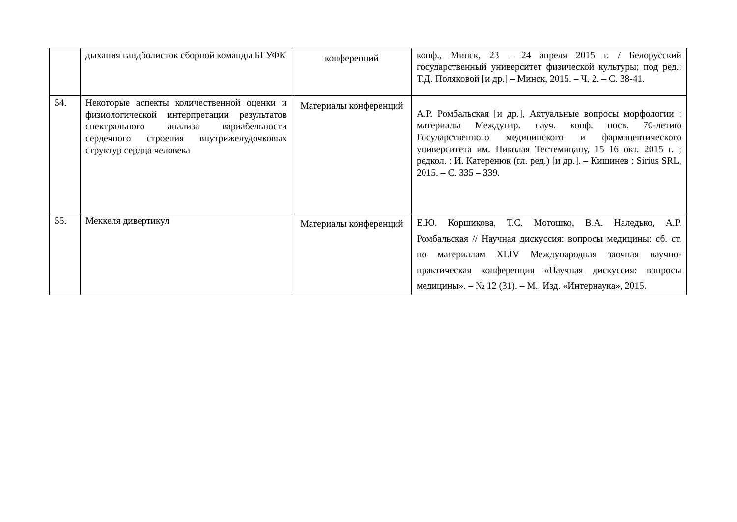| | дыхания гандболисток сборной команды БГУФК | конференций | конф., Минск, 23 – 24 апреля 2015 г. / Белорусский государственный университет физической культуры; под ред.: Т.Д. Поляковой [и др.] – Минск, 2015. – Ч. 2. – С. 38-41. |
| 54. | Некоторые аспекты количественной оценки и физиологической интерпретации результатов спектрального анализа вариабельности сердечного строения внутрижелудочковых структур сердца человека | Материалы конференций | А.Р. Ромбальская [и др.], Актуальные вопросы морфологии : материалы Междунар. науч. конф. посв. 70-летию Государственного медицинского и фармацевтического университета им. Николая Тестемицану, 15–16 окт. 2015 г. ; редкол. : И. Катеренюк (гл. ред.) [и др.]. – Кишинев : Sirius SRL, 2015. – С. 335 – 339. |
| 55. | Меккеля дивертикул | Материалы конференций | Е.Ю. Коршикова, Т.С. Мотошко, В.А. Наледько, А.Р. Ромбальская // Научная дискуссия: вопросы медицины: сб. ст. по материалам XLIV Международная заочная научно-практическая конференция «Научная дискуссия: вопросы медицины». – № 12 (31). – М., Изд. «Интернаука», 2015. |